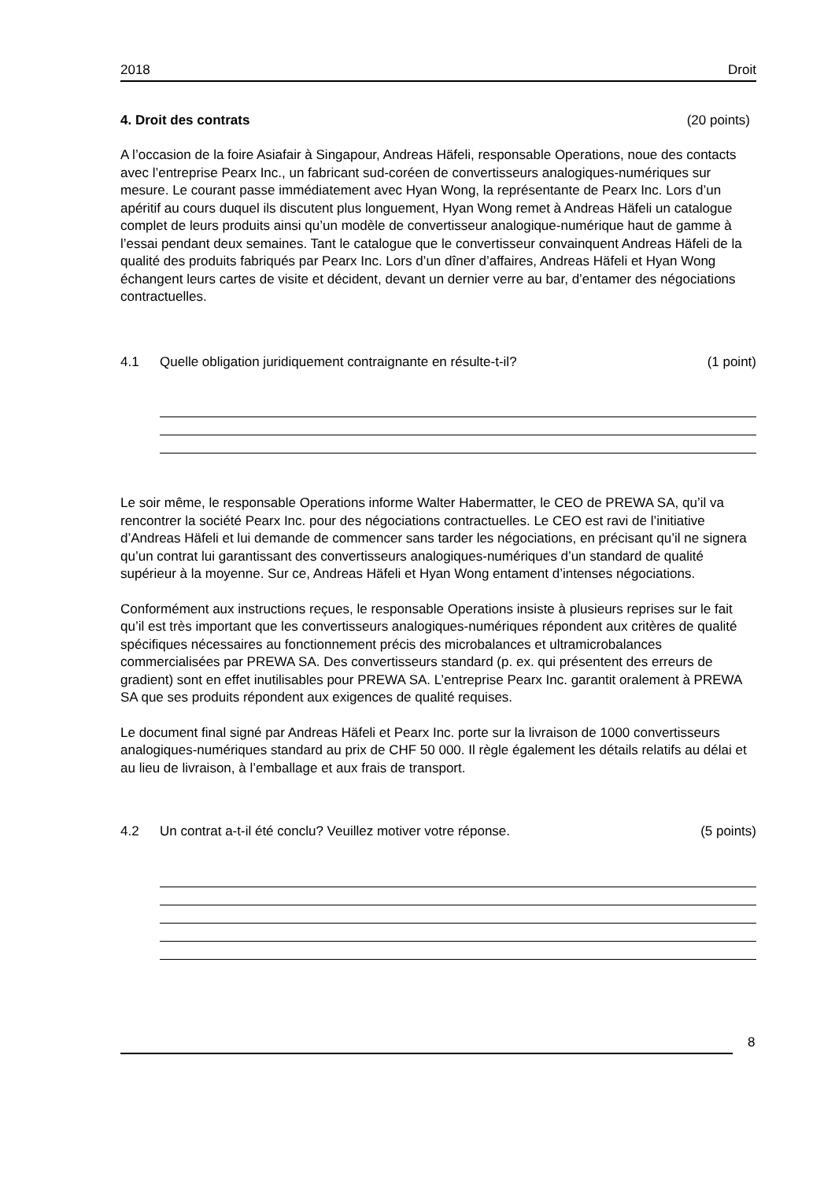2018 Droit
4. Droit des contrats (20 points)
A l’occasion de la foire Asiafair à Singapour, Andreas Häfeli, responsable Operations, noue des contacts avec l’entreprise Pearx Inc., un fabricant sud-coréen de convertisseurs analogiques-numériques sur mesure. Le courant passe immédiatement avec Hyan Wong, la représentante de Pearx Inc. Lors d’un apéritif au cours duquel ils discutent plus longuement, Hyan Wong remet à Andreas Häfeli un catalogue complet de leurs produits ainsi qu’un modèle de convertisseur analogique-numérique haut de gamme à l’essai pendant deux semaines. Tant le catalogue que le convertisseur convainquent Andreas Häfeli de la qualité des produits fabriqués par Pearx Inc. Lors d’un dîner d’affaires, Andreas Häfeli et Hyan Wong échangent leurs cartes de visite et décident, devant un dernier verre au bar, d’entamer des négociations contractuelles.
4.1 Quelle obligation juridiquement contraignante en résulte-t-il? (1 point)
Le soir même, le responsable Operations informe Walter Habermatter, le CEO de PREWA SA, qu’il va rencontrer la société Pearx Inc. pour des négociations contractuelles. Le CEO est ravi de l’initiative d’Andreas Häfeli et lui demande de commencer sans tarder les négociations, en précisant qu’il ne signera qu’un contrat lui garantissant des convertisseurs analogiques-numériques d’un standard de qualité supérieur à la moyenne. Sur ce, Andreas Häfeli et Hyan Wong entament d’intenses négociations.
Conformément aux instructions reçues, le responsable Operations insiste à plusieurs reprises sur le fait qu’il est très important que les convertisseurs analogiques-numériques répondent aux critères de qualité spécifiques nécessaires au fonctionnement précis des microbalances et ultramicrobalances commercialisées par PREWA SA. Des convertisseurs standard (p. ex. qui présentent des erreurs de gradient) sont en effet inutilisables pour PREWA SA. L’entreprise Pearx Inc. garantit oralement à PREWA SA que ses produits répondent aux exigences de qualité requises.
Le document final signé par Andreas Häfeli et Pearx Inc. porte sur la livraison de 1000 convertisseurs analogiques-numériques standard au prix de CHF 50 000. Il règle également les détails relatifs au délai et au lieu de livraison, à l’emballage et aux frais de transport.
4.2 Un contrat a-t-il été conclu? Veuillez motiver votre réponse. (5 points)
8